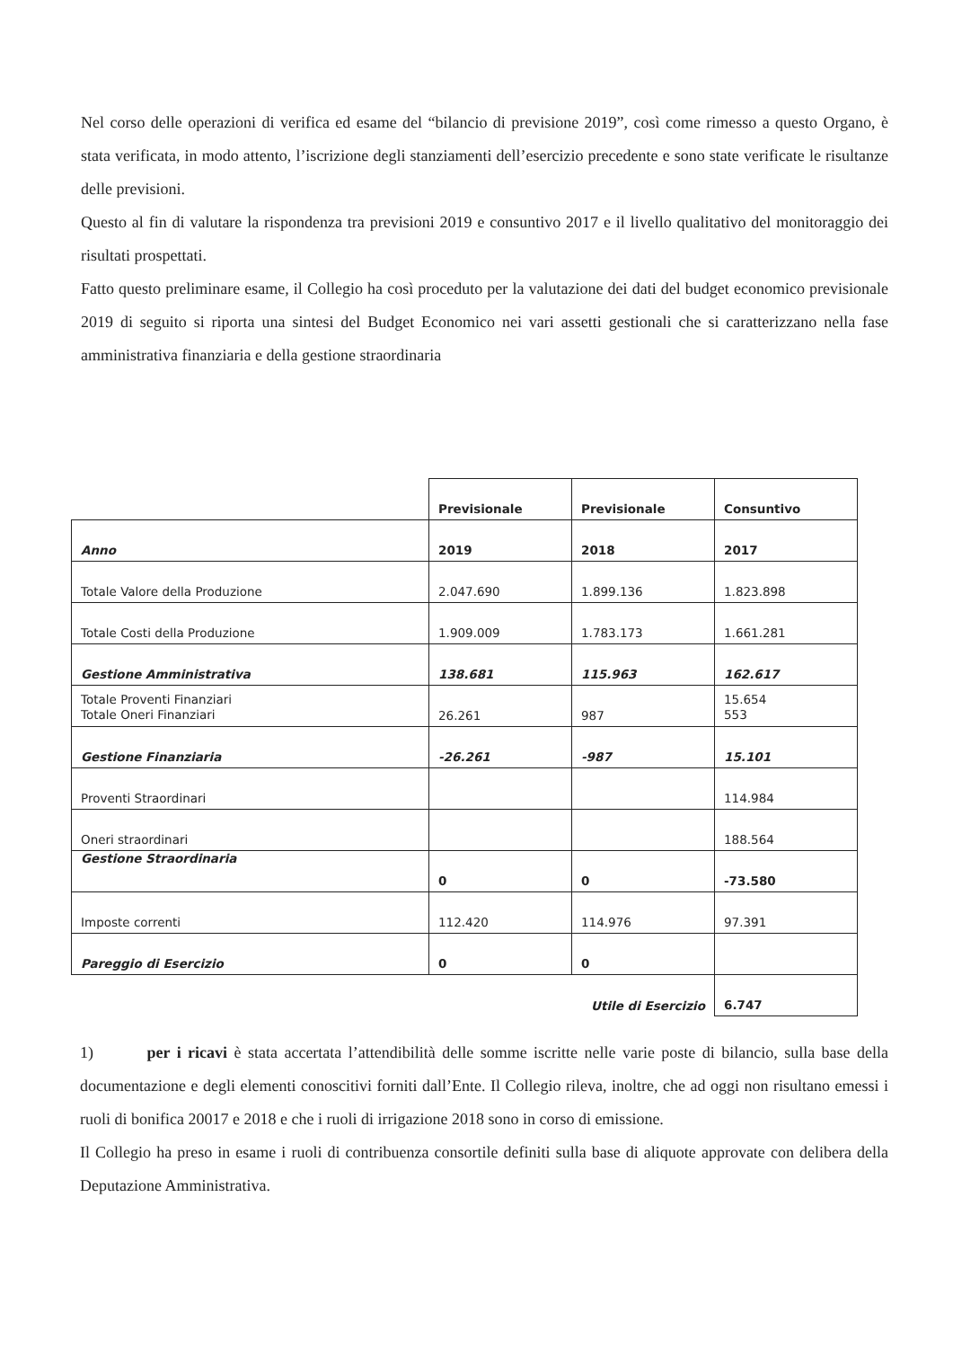Nel corso delle operazioni di verifica ed esame del “bilancio di previsione 2019”, così come rimesso a questo Organo, è stata verificata, in modo attento, l’iscrizione degli stanziamenti dell’esercizio precedente e sono state verificate le risultanze delle previsioni.
Questo al fin di valutare la rispondenza tra previsioni 2019 e consuntivo 2017 e il livello qualitativo del monitoraggio dei risultati prospettati.
Fatto questo preliminare esame, il Collegio ha così proceduto per la valutazione dei dati del budget economico previsionale 2019 di seguito si riporta una sintesi del Budget Economico nei vari assetti gestionali che si caratterizzano nella fase amministrativa finanziaria e della gestione straordinaria
| | Previsionale | Previsionale | Consuntivo |
| Anno | 2019 | 2018 | 2017 |
| Totale Valore della Produzione | 2.047.690 | 1.899.136 | 1.823.898 |
| Totale Costi della Produzione | 1.909.009 | 1.783.173 | 1.661.281 |
| Gestione Amministrativa | 138.681 | 115.963 | 162.617 |
| Totale Proventi Finanziari Totale Oneri Finanziari | 26.261 | 987 | 15.654 553 |
| Gestione Finanziaria | -26.261 | -987 | 15.101 |
| Proventi Straordinari | | | 114.984 |
| Oneri straordinari | | | 188.564 |
| Gestione Straordinaria | 0 | 0 | -73.580 |
| Imposte correnti | 112.420 | 114.976 | 97.391 |
| Pareggio di Esercizio | 0 | 0 | |
| | | Utile di Esercizio | 6.747 |
1) per i ricavi è stata accertata l’attendibilità delle somme iscritte nelle varie poste di bilancio, sulla base della documentazione e degli elementi conoscitivi forniti dall’Ente. Il Collegio rileva, inoltre, che ad oggi non risultano emessi i ruoli di bonifica 20017 e 2018 e che i ruoli di irrigazione 2018 sono in corso di emissione.
Il Collegio ha preso in esame i ruoli di contribuenza consortile definiti sulla base di aliquote approvate con delibera della Deputazione Amministrativa.